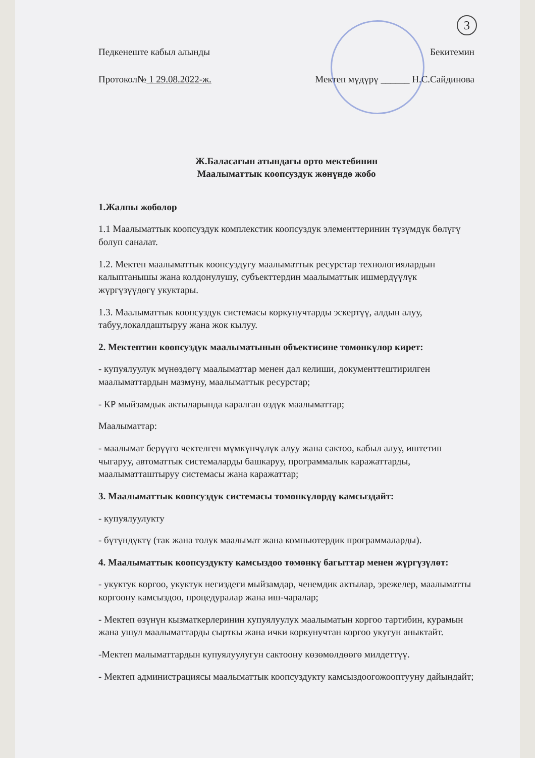3
Педкенеште кабыл алынды
Протокол№ 1 29.08.2022-ж.
Бекитемин
Мектеп мүдүрү ______ Н.С.Сайдинова
Ж.Баласагын атындагы орто мектебинин
Маалыматтык коопсуздук жөнүндө жобо
1.Жалпы жоболор
1.1 Маалыматтык коопсуздук комплекстик коопсуздук элементтеринин түзүмдүк бөлүгү болуп саналат.
1.2. Мектеп маалыматтык коопсуздугу маалыматтык ресурстар технологиялардын калыптанышы жана колдонулушу, субъекттердин маалыматтык ишмердүүлүк жүргүзүүдөгү укуктары.
1.3. Маалыматтык коопсуздук системасы коркунучтарды эскертүү, алдын алуу, табуу,локалдаштыруу жана жок кылуу.
2. Мектептин коопсуздук маалыматынын объектисине төмөнкүлөр кирет:
- купуялуулук мүнөздөгү маалыматтар менен дал келиши, документтештирилген маалыматтардын мазмуну, маалыматтык ресурстар;
- КР мыйзамдык актыларында каралган өздүк маалыматтар;
Маалыматтар:
- маалымат берүүгө чектелген мүмкүнчүлүк алуу жана сактоо, кабыл алуу, иштетип чыгаруу, автоматтык системаларды башкаруу, программалык каражаттарды, маалыматташтыруу системасы жана каражаттар;
3. Маалыматтык коопсуздук системасы төмөнкүлөрдү камсыздайт:
- купуялуулукту
- бүтүндүктү (так жана толук маалымат жана компьютердик программаларды).
4. Маалыматтык коопсуздукту камсыздоо төмөнкү багыттар менен жүргүзүлөт:
- укуктук коргоо, укуктук негиздеги мыйзамдар, ченемдик актылар, эрежелер, маалыматты коргоону камсыздоо, процедуралар жана иш-чаралар;
- Мектеп өзүнүн кызматкерлеринин купуялуулук маалыматын коргоо тартибин, курамын жана ушул маалыматтарды сырткы жана ички коркунучтан коргоо укугун аныктайт.
-Мектеп малыматтардын купуялуулугун сактоону көзөмөлдөөгө милдеттүү.
- Мектеп администрациясы маалыматтык коопсуздукту камсыздоогожоопту­уну дайындайт;